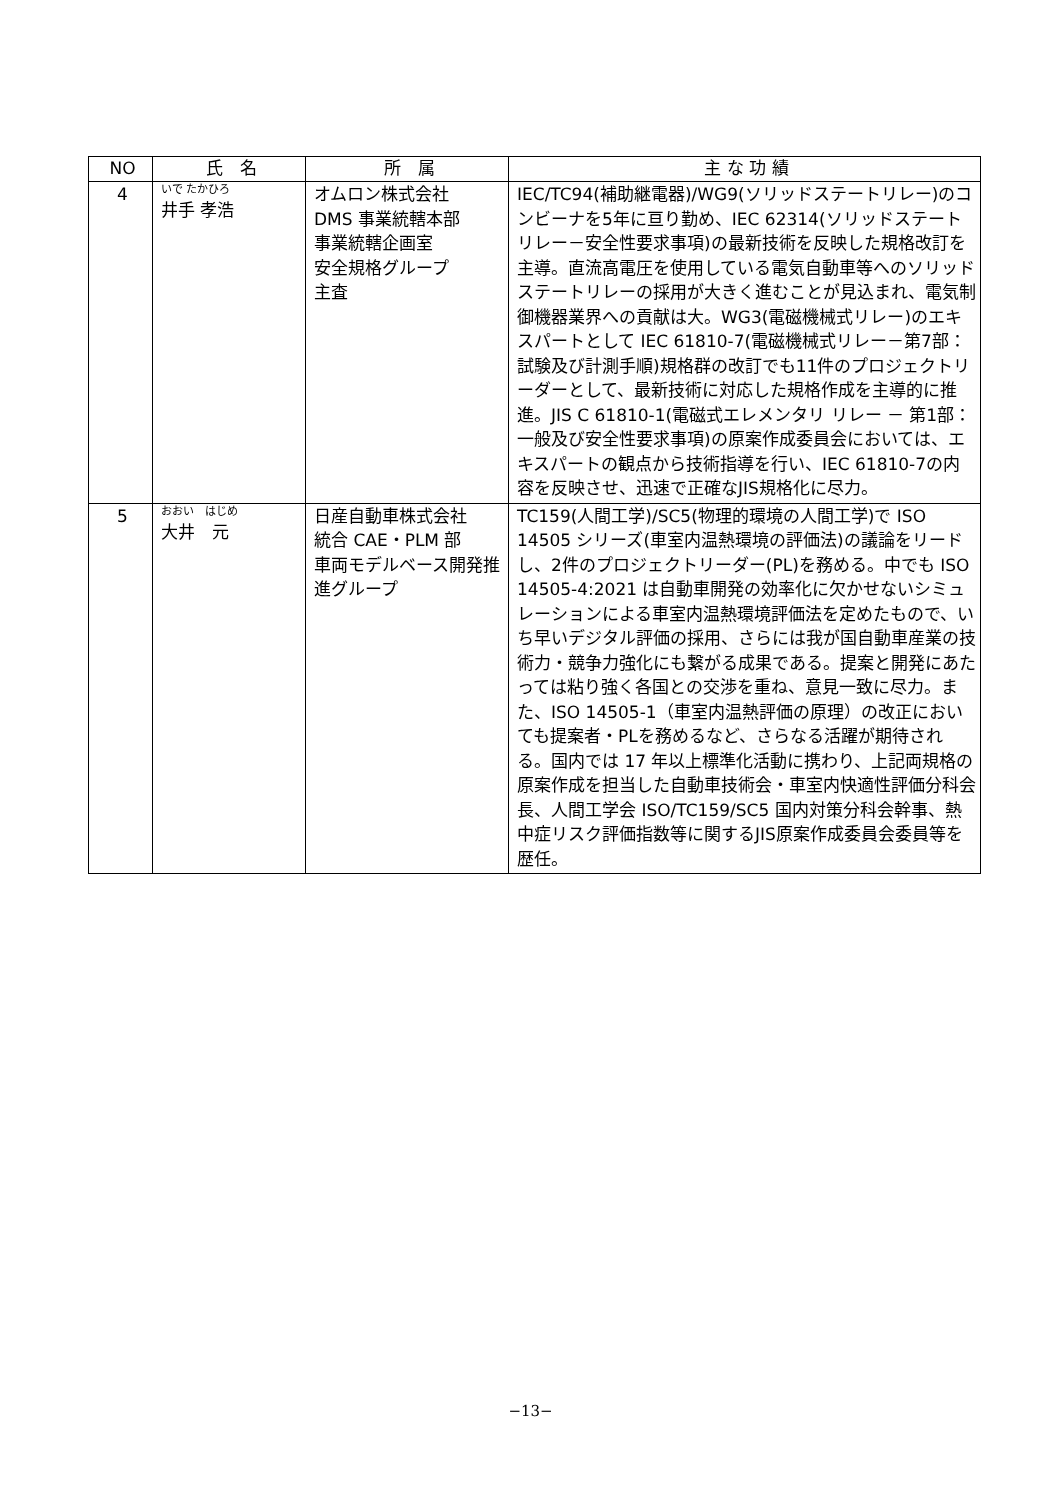| NO | 氏 名 | 所 属 | 主 な 功 績 |
| --- | --- | --- | --- |
| 4 | いで たかひろ 井手 孝浩 | オムロン株式会社 DMS 事業統轄本部 事業統轄企画室 安全規格グループ 主査 | IEC/TC94(補助継電器)/WG9(ソリッドステートリレー)のコンビーナを5年に亘り勤め、IEC 62314(ソリッドステートリレー－安全性要求事項)の最新技術を反映した規格改訂を主導。直流高電圧を使用している電気自動車等へのソリッドステートリレーの採用が大きく進むことが見込まれ、電気制御機器業界への貢献は大。WG3(電磁機械式リレー)のエキスパートとして IEC 61810-7(電磁機械式リレー－第7部：試験及び計測手順)規格群の改訂でも11件のプロジェクトリーダーとして、最新技術に対応した規格作成を主導的に推進。JIS C 61810-1(電磁式エレメンタリ リレー － 第1部：一般及び安全性要求事項)の原案作成委員会においては、エキスパートの観点から技術指導を行い、IEC 61810-7の内容を反映させ、迅速で正確なJIS規格化に尽力。 |
| 5 | おおい はじめ 大井 元 | 日産自動車株式会社 統合 CAE・PLM 部 車両モデルベース開発推進グループ | TC159(人間工学)/SC5(物理的環境の人間工学)で ISO 14505 シリーズ(車室内温熱環境の評価法)の議論をリードし、2件のプロジェクトリーダー(PL)を務める。中でも ISO 14505-4:2021 は自動車開発の効率化に欠かせないシミュレーションによる車室内温熱環境評価法を定めたもので、いち早いデジタル評価の採用、さらには我が国自動車産業の技術力・競争力強化にも繋がる成果である。提案と開発にあたっては粘り強く各国との交渉を重ね、意見一致に尽力。また、ISO 14505-1（車室内温熱評価の原理）の改正においても提案者・PLを務めるなど、さらなる活躍が期待される。国内では 17 年以上標準化活動に携わり、上記両規格の原案作成を担当した自動車技術会・車室内快適性評価分科会長、人間工学会 ISO/TC159/SC5 国内対策分科会幹事、熱中症リスク評価指数等に関するJIS原案作成委員会委員等を歴任。 |
−13−